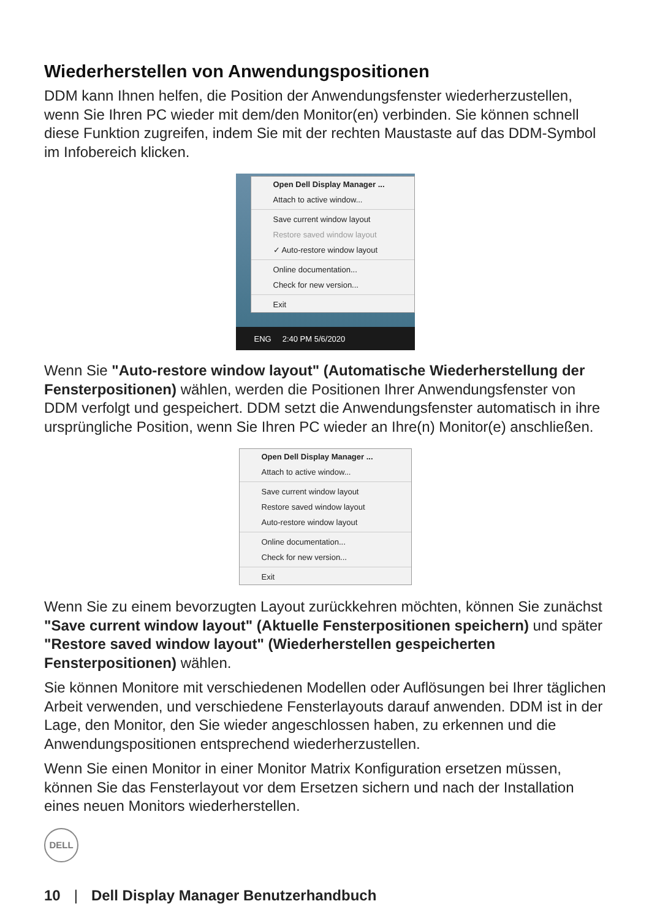Wiederherstellen von Anwendungspositionen
DDM kann Ihnen helfen, die Position der Anwendungsfenster wiederherzustellen, wenn Sie Ihren PC wieder mit dem/den Monitor(en) verbinden. Sie können schnell diese Funktion zugreifen, indem Sie mit der rechten Maustaste auf das DDM-Symbol im Infobereich klicken.
Open Dell Display Manager ...
Attach to active window...
Save current window layout
Restore saved window layout
✓ Auto-restore window layout
Online documentation...
Check for new version...
Exit
ENG 2:40 PM 5/6/2020
Wenn Sie "Auto-restore window layout" (Automatische Wiederherstellung der Fensterpositionen) wählen, werden die Positionen Ihrer Anwendungsfenster von DDM verfolgt und gespeichert. DDM setzt die Anwendungsfenster automatisch in ihre ursprüngliche Position, wenn Sie Ihren PC wieder an Ihre(n) Monitor(e) anschließen.
Open Dell Display Manager ...
Attach to active window...
Save current window layout
Restore saved window layout
Auto-restore window layout
Online documentation...
Check for new version...
Exit
Wenn Sie zu einem bevorzugten Layout zurückkehren möchten, können Sie zunächst "Save current window layout" (Aktuelle Fensterpositionen speichern) und später "Restore saved window layout" (Wiederherstellen gespeicherten Fensterpositionen) wählen.
Sie können Monitore mit verschiedenen Modellen oder Auflösungen bei Ihrer täglichen Arbeit verwenden, und verschiedene Fensterlayouts darauf anwenden. DDM ist in der Lage, den Monitor, den Sie wieder angeschlossen haben, zu erkennen und die Anwendungspositionen entsprechend wiederherzustellen.
Wenn Sie einen Monitor in einer Monitor Matrix Konfiguration ersetzen müssen, können Sie das Fensterlayout vor dem Ersetzen sichern und nach der Installation eines neuen Monitors wiederherstellen.
DELL
10 | Dell Display Manager Benutzerhandbuch